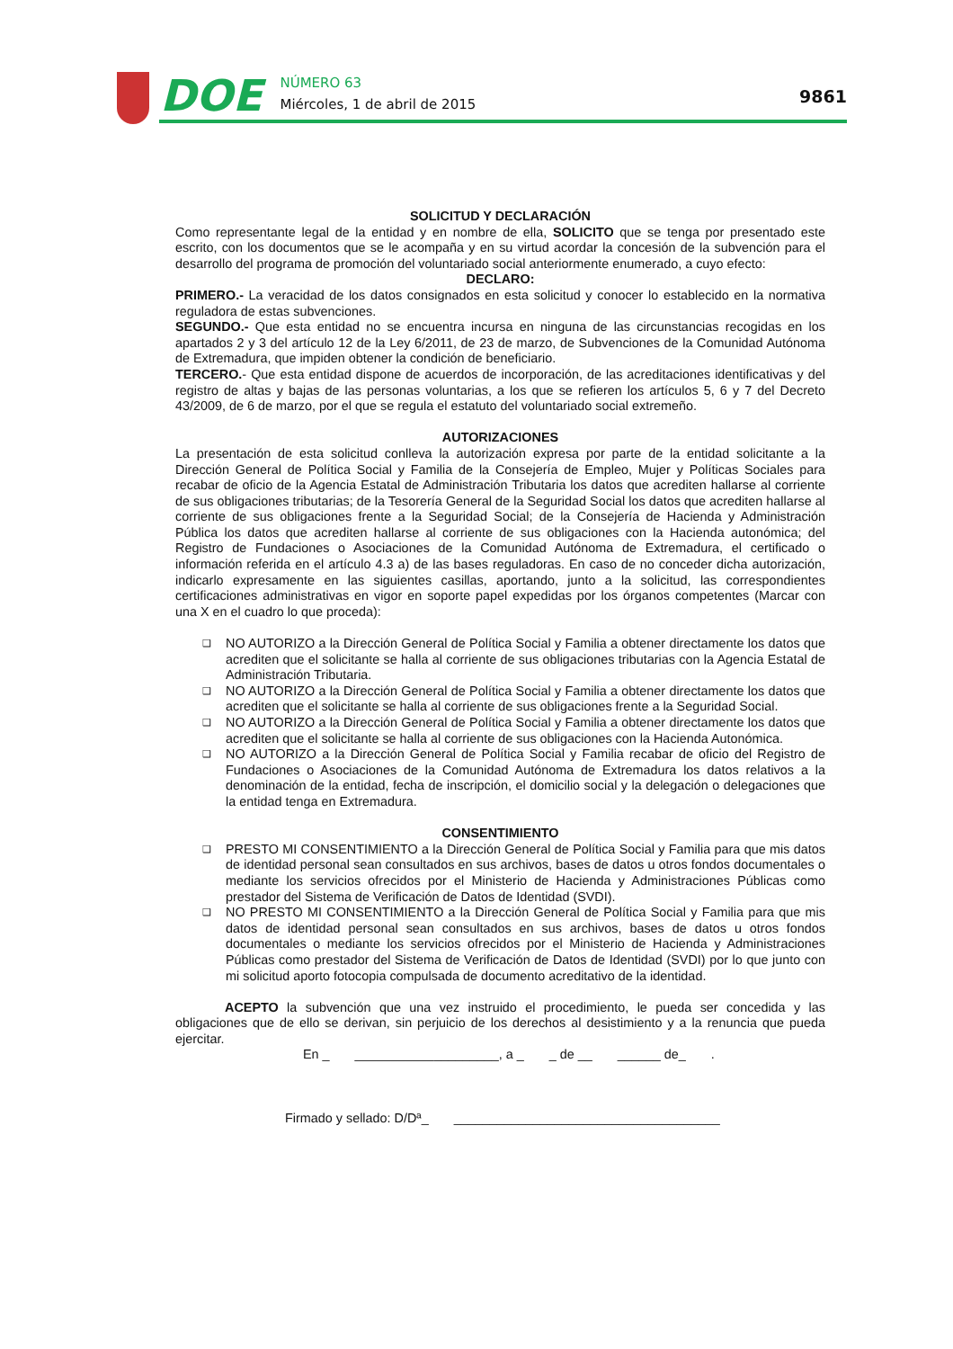DOE
NÚMERO 63
Miércoles, 1 de abril de 2015
9861
SOLICITUD Y DECLARACIÓN
Como representante legal de la entidad y en nombre de ella, SOLICITO que se tenga por presentado este escrito, con los documentos que se le acompaña y en su virtud acordar la concesión de la subvención para el desarrollo del programa de promoción del voluntariado social anteriormente enumerado, a cuyo efecto:
DECLARO:
PRIMERO.- La veracidad de los datos consignados en esta solicitud y conocer lo establecido en la normativa reguladora de estas subvenciones.
SEGUNDO.- Que esta entidad no se encuentra incursa en ninguna de las circunstancias recogidas en los apartados 2 y 3 del artículo 12 de la Ley 6/2011, de 23 de marzo, de Subvenciones de la Comunidad Autónoma de Extremadura, que impiden obtener la condición de beneficiario.
TERCERO.- Que esta entidad dispone de acuerdos de incorporación, de las acreditaciones identificativas y del registro de altas y bajas de las personas voluntarias, a los que se refieren los artículos 5, 6 y 7 del Decreto 43/2009, de 6 de marzo, por el que se regula el estatuto del voluntariado social extremeño.
AUTORIZACIONES
La presentación de esta solicitud conlleva la autorización expresa por parte de la entidad solicitante a la Dirección General de Política Social y Familia de la Consejería de Empleo, Mujer y Políticas Sociales para recabar de oficio de la Agencia Estatal de Administración Tributaria los datos que acrediten hallarse al corriente de sus obligaciones tributarias; de la Tesorería General de la Seguridad Social los datos que acrediten hallarse al corriente de sus obligaciones frente a la Seguridad Social; de la Consejería de Hacienda y Administración Pública los datos que acrediten hallarse al corriente de sus obligaciones con la Hacienda autonómica; del Registro de Fundaciones o Asociaciones de la Comunidad Autónoma de Extremadura, el certificado o información referida en el artículo 4.3 a) de las bases reguladoras. En caso de no conceder dicha autorización, indicarlo expresamente en las siguientes casillas, aportando, junto a la solicitud, las correspondientes certificaciones administrativas en vigor en soporte papel expedidas por los órganos competentes (Marcar con una X en el cuadro lo que proceda):
❑ NO AUTORIZO a la Dirección General de Política Social y Familia a obtener directamente los datos que acrediten que el solicitante se halla al corriente de sus obligaciones tributarias con la Agencia Estatal de Administración Tributaria.
❑ NO AUTORIZO a la Dirección General de Política Social y Familia a obtener directamente los datos que acrediten que el solicitante se halla al corriente de sus obligaciones frente a la Seguridad Social.
❑ NO AUTORIZO a la Dirección General de Política Social y Familia a obtener directamente los datos que acrediten que el solicitante se halla al corriente de sus obligaciones con la Hacienda Autonómica.
❑ NO AUTORIZO a la Dirección General de Política Social y Familia recabar de oficio del Registro de Fundaciones o Asociaciones de la Comunidad Autónoma de Extremadura los datos relativos a la denominación de la entidad, fecha de inscripción, el domicilio social y la delegación o delegaciones que la entidad tenga en Extremadura.
CONSENTIMIENTO
❑ PRESTO MI CONSENTIMIENTO a la Dirección General de Política Social y Familia para que mis datos de identidad personal sean consultados en sus archivos, bases de datos u otros fondos documentales o mediante los servicios ofrecidos por el Ministerio de Hacienda y Administraciones Públicas como prestador del Sistema de Verificación de Datos de Identidad (SVDI).
❑ NO PRESTO MI CONSENTIMIENTO a la Dirección General de Política Social y Familia para que mis datos de identidad personal sean consultados en sus archivos, bases de datos u otros fondos documentales o mediante los servicios ofrecidos por el Ministerio de Hacienda y Administraciones Públicas como prestador del Sistema de Verificación de Datos de Identidad (SVDI) por lo que junto con mi solicitud aporto fotocopia compulsada de documento acreditativo de la identidad.
ACEPTO la subvención que una vez instruido el procedimiento, le pueda ser concedida y las obligaciones que de ello se derivan, sin perjuicio de los derechos al desistimiento y a la renuncia que pueda ejercitar.
En _ ____________________, a _ _ de __ ______ de_ .
Firmado y sellado: D/Dª_ _____________________________________